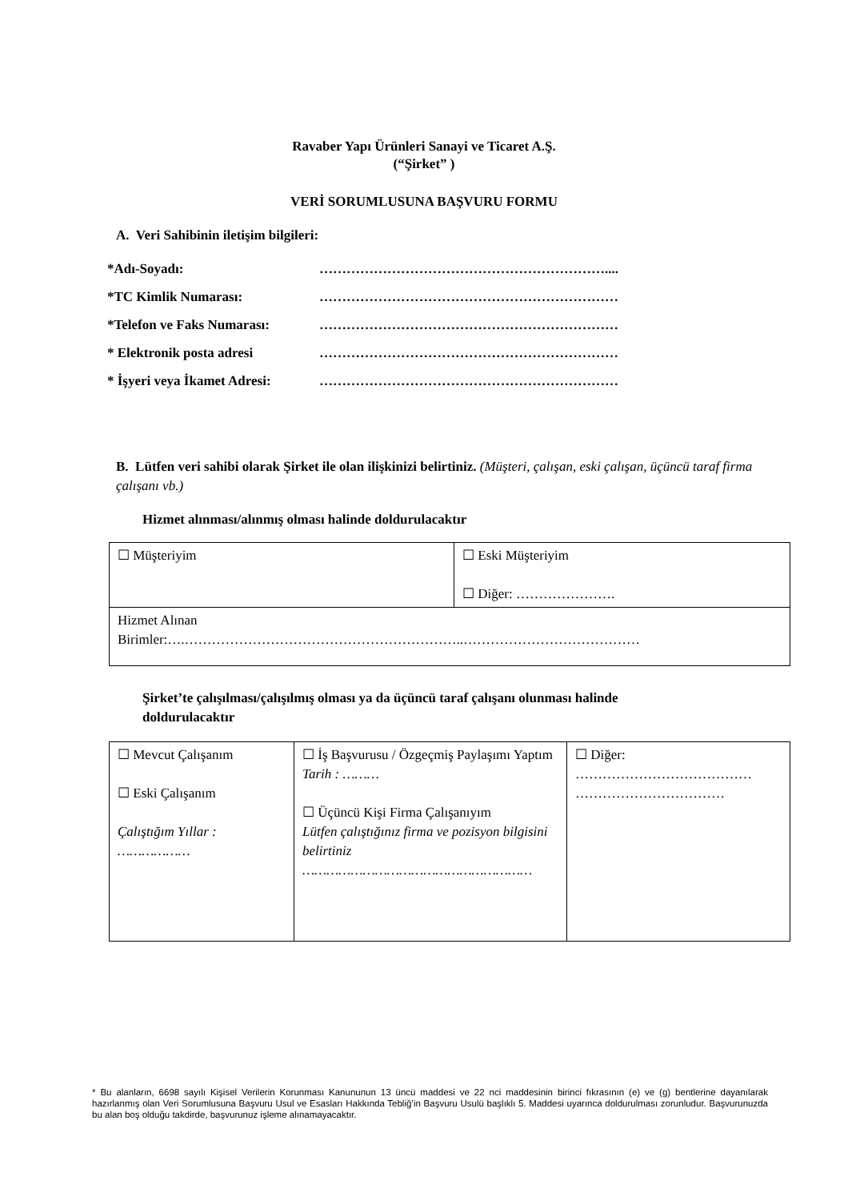Ravaber Yapı Ürünleri Sanayi ve Ticaret A.Ş.
(“Şirket” )
VERİ SORUMLUSUNA BAŞVURU FORMU
A. Veri Sahibinin iletişim bilgileri:
*Adı-Soyadı: ………………………………………………………....
*TC Kimlik Numarası: …………………………………………………………
*Telefon ve Faks Numarası: …………………………………………………………
* Elektronik posta adresi …………………………………………………………
* İşyeri veya İkamet Adresi: …………………………………………………………
B. Lütfen veri sahibi olarak Şirket ile olan ilişkinizi belirtiniz. (Müşteri, çalışan, eski çalışan, üçüncü taraf firma çalışanı vb.)
Hizmet alınması/alınmış olması halinde doldurulacaktır
| ☐ Müşteriyim | ☐ Eski Müşteriyim ☐ Diğer: …………………. |
| Hizmet Alınan Birimler:….……………………………………………………..………………………………… | |
Şirket’te çalışılması/çalışılmış olması ya da üçüncü taraf çalışanı olunması halinde
doldurulacaktır
| ☐ Mevcut Çalışanım ☐ Eski Çalışanım Çalıştığım Yıllar : ……………… | ☐ İş Başvurusu / Özgeçmiş Paylaşımı Yaptım Tarih : ……… ☐ Üçüncü Kişi Firma Çalışanıyım Lütfen çalıştığınız firma ve pozisyon bilgisini belirtiniz ………………………………………………… | ☐ Diğer: ………………………………… …………………………… |
* Bu alanların, 6698 sayılı Kişisel Verilerin Korunması Kanununun 13 üncü maddesi ve 22 nci maddesinin birinci fıkrasının (e) ve (g) bentlerine dayanılarak hazırlanmış olan Veri Sorumlusuna Başvuru Usul ve Esasları Hakkında Tebliğ’in Başvuru Usulü başlıklı 5. Maddesi uyarınca doldurulması zorunludur. Başvurunuzda bu alan boş olduğu takdirde, başvurunuz işleme alınamayacaktır.